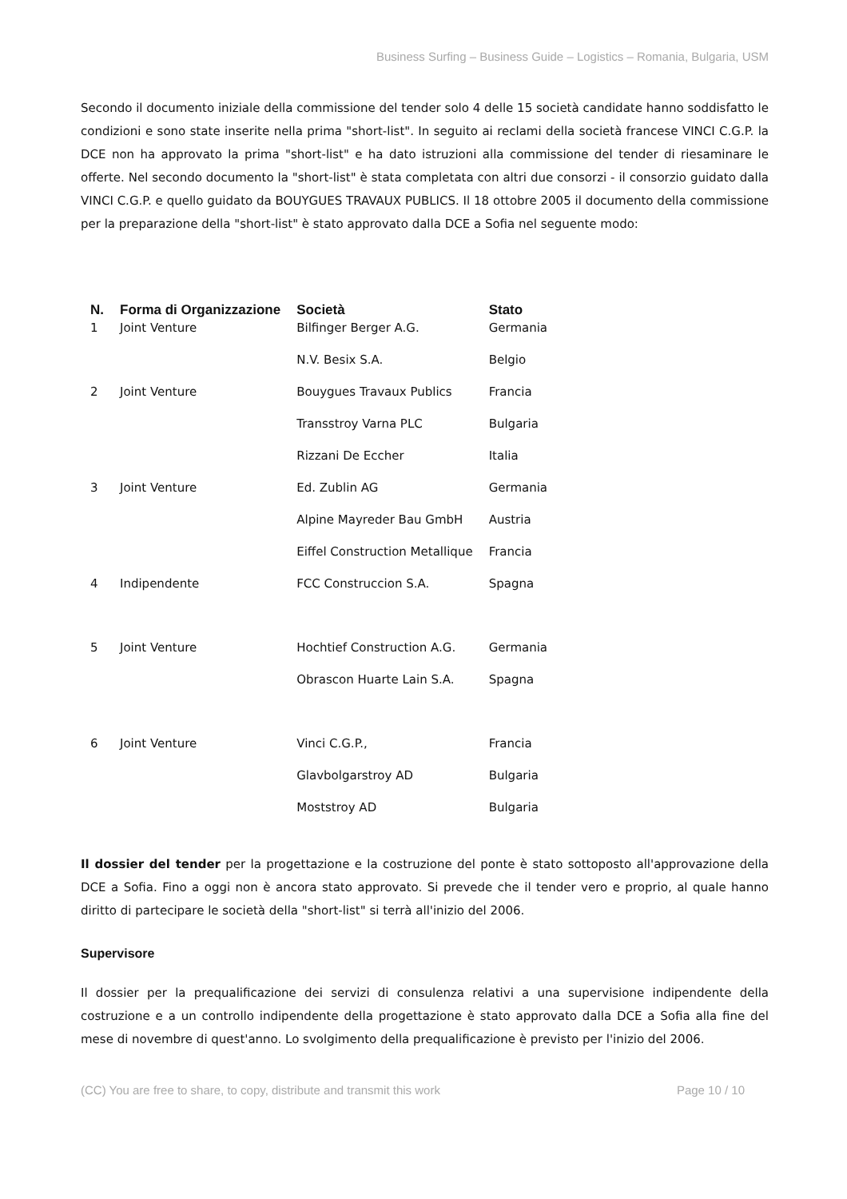Business Surfing – Business Guide – Logistics – Romania, Bulgaria, USM
Secondo il documento iniziale della commissione del tender solo 4 delle 15 società candidate hanno soddisfatto le condizioni e sono state inserite nella prima "short-list". In seguito ai reclami della società francese VINCI C.G.P. la DCE non ha approvato la prima "short-list" e ha dato istruzioni alla commissione del tender di riesaminare le offerte. Nel secondo documento la "short-list" è stata completata con altri due consorzi - il consorzio guidato dalla VINCI C.G.P. e quello guidato da BOUYGUES TRAVAUX PUBLICS. Il 18 ottobre 2005 il documento della commissione per la preparazione della "short-list" è stato approvato dalla DCE a Sofia nel seguente modo:
| N. | Forma di Organizzazione | Società | Stato |
| --- | --- | --- | --- |
| 1 | Joint Venture | Bilfinger Berger A.G. | Germania |
| | | N.V. Besix S.A. | Belgio |
| 2 | Joint Venture | Bouygues Travaux Publics | Francia |
| | | Transstroy Varna PLC | Bulgaria |
| | | Rizzani De Eccher | Italia |
| 3 | Joint Venture | Ed. Zublin AG | Germania |
| | | Alpine Mayreder Bau GmbH | Austria |
| | | Eiffel Construction Metallique | Francia |
| 4 | Indipendente | FCC Construccion S.A. | Spagna |
| 5 | Joint Venture | Hochtief Construction A.G. | Germania |
| | | Obrascon Huarte Lain S.A. | Spagna |
| 6 | Joint Venture | Vinci C.G.P., | Francia |
| | | Glavbolgarstroy AD | Bulgaria |
| | | Moststroy AD | Bulgaria |
Il dossier del tender per la progettazione e la costruzione del ponte è stato sottoposto all'approvazione della DCE a Sofia. Fino a oggi non è ancora stato approvato. Si prevede che il tender vero e proprio, al quale hanno diritto di partecipare le società della "short-list" si terrà all'inizio del 2006.
Supervisore
Il dossier per la prequalificazione dei servizi di consulenza relativi a una supervisione indipendente della costruzione e a un controllo indipendente della progettazione è stato approvato dalla DCE a Sofia alla fine del mese di novembre di quest'anno. Lo svolgimento della prequalificazione è previsto per l'inizio del 2006.
(CC) You are free to share, to copy, distribute and transmit this work Page 10 / 10